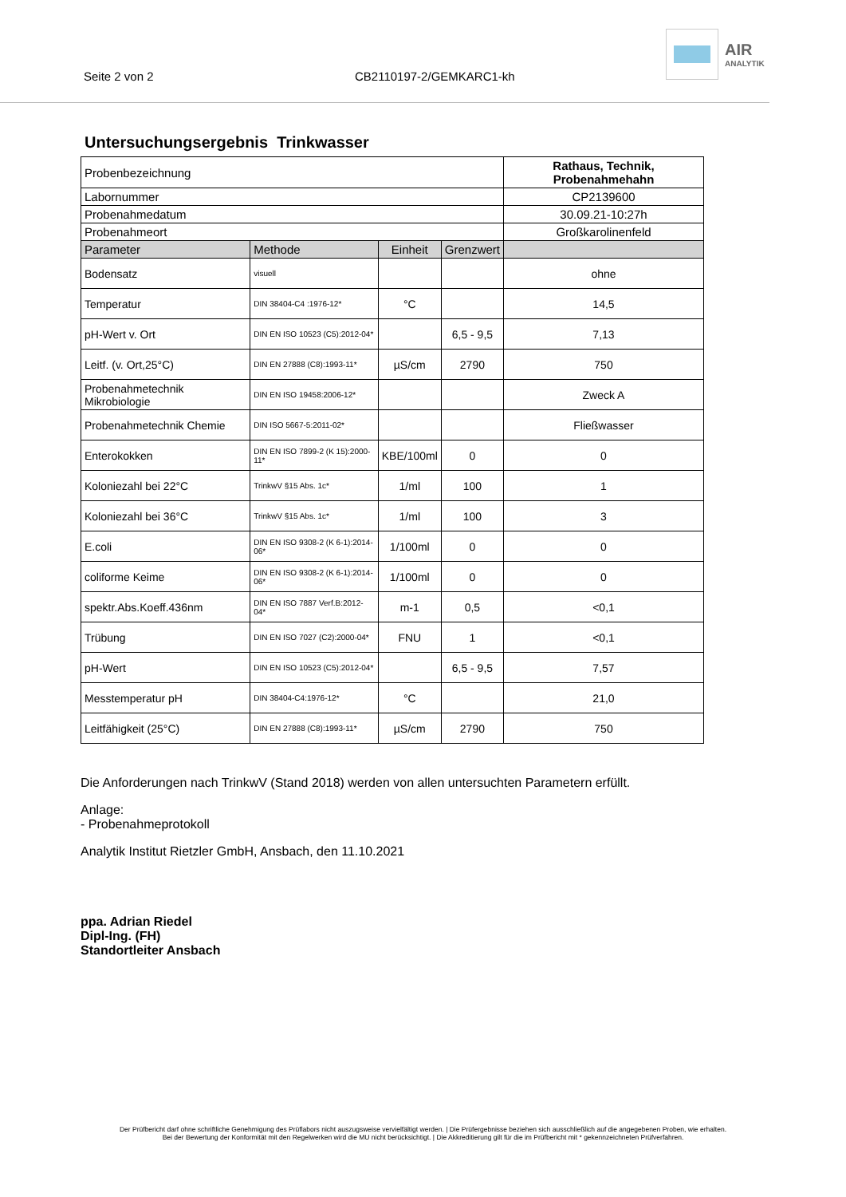Seite 2 von 2
CB2110197-2/GEMKARC1-kh
AIR
ANALYTIK
Untersuchungsergebnis Trinkwasser
| Probenbezeichnung | | | | Rathaus, Technik, Probenahmehahn |
| Labornummer | | | | CP2139600 |
| Probenahmedatum | | | | 30.09.21-10:27h |
| Probenahmeort | | | | Großkarolinenfeld |
| Parameter | Methode | Einheit | Grenzwert | |
| Bodensatz | visuell | | | ohne |
| Temperatur | DIN 38404-C4 :1976-12* | °C | | 14,5 |
| pH-Wert v. Ort | DIN EN ISO 10523 (C5):2012-04* | | 6,5 - 9,5 | 7,13 |
| Leitf. (v. Ort,25°C) | DIN EN 27888 (C8):1993-11* | µS/cm | 2790 | 750 |
| Probenahmetechnik Mikrobiologie | DIN EN ISO 19458:2006-12* | | | Zweck A |
| Probenahmetechnik Chemie | DIN ISO 5667-5:2011-02* | | | Fließwasser |
| Enterokokken | DIN EN ISO 7899-2 (K 15):2000-11* | KBE/100ml | 0 | 0 |
| Koloniezahl bei 22°C | TrinkwV §15 Abs. 1c* | 1/ml | 100 | 1 |
| Koloniezahl bei 36°C | TrinkwV §15 Abs. 1c* | 1/ml | 100 | 3 |
| E.coli | DIN EN ISO 9308-2 (K 6-1):2014-06* | 1/100ml | 0 | 0 |
| coliforme Keime | DIN EN ISO 9308-2 (K 6-1):2014-06* | 1/100ml | 0 | 0 |
| spektr.Abs.Koeff.436nm | DIN EN ISO 7887 Verf.B:2012-04* | m-1 | 0,5 | <0,1 |
| Trübung | DIN EN ISO 7027 (C2):2000-04* | FNU | 1 | <0,1 |
| pH-Wert | DIN EN ISO 10523 (C5):2012-04* | | 6,5 - 9,5 | 7,57 |
| Messtemperatur pH | DIN 38404-C4:1976-12* | °C | | 21,0 |
| Leitfähigkeit (25°C) | DIN EN 27888 (C8):1993-11* | µS/cm | 2790 | 750 |
Die Anforderungen nach TrinkwV (Stand 2018) werden von allen untersuchten Parametern erfüllt.
Anlage:
- Probenahmeprotokoll
Analytik Institut Rietzler GmbH, Ansbach, den 11.10.2021
ppa. Adrian Riedel
Dipl-Ing. (FH)
Standortleiter Ansbach
Der Prüfbericht darf ohne schriftliche Genehmigung des Prüflabors nicht auszugsweise vervielfältigt werden. | Die Prüfergebnisse beziehen sich ausschließlich auf die angegebenen Proben, wie erhalten.
Bei der Bewertung der Konformität mit den Regelwerken wird die MU nicht berücksichtigt. | Die Akkreditierung gilt für die im Prüfbericht mit * gekennzeichneten Prüfverfahren.